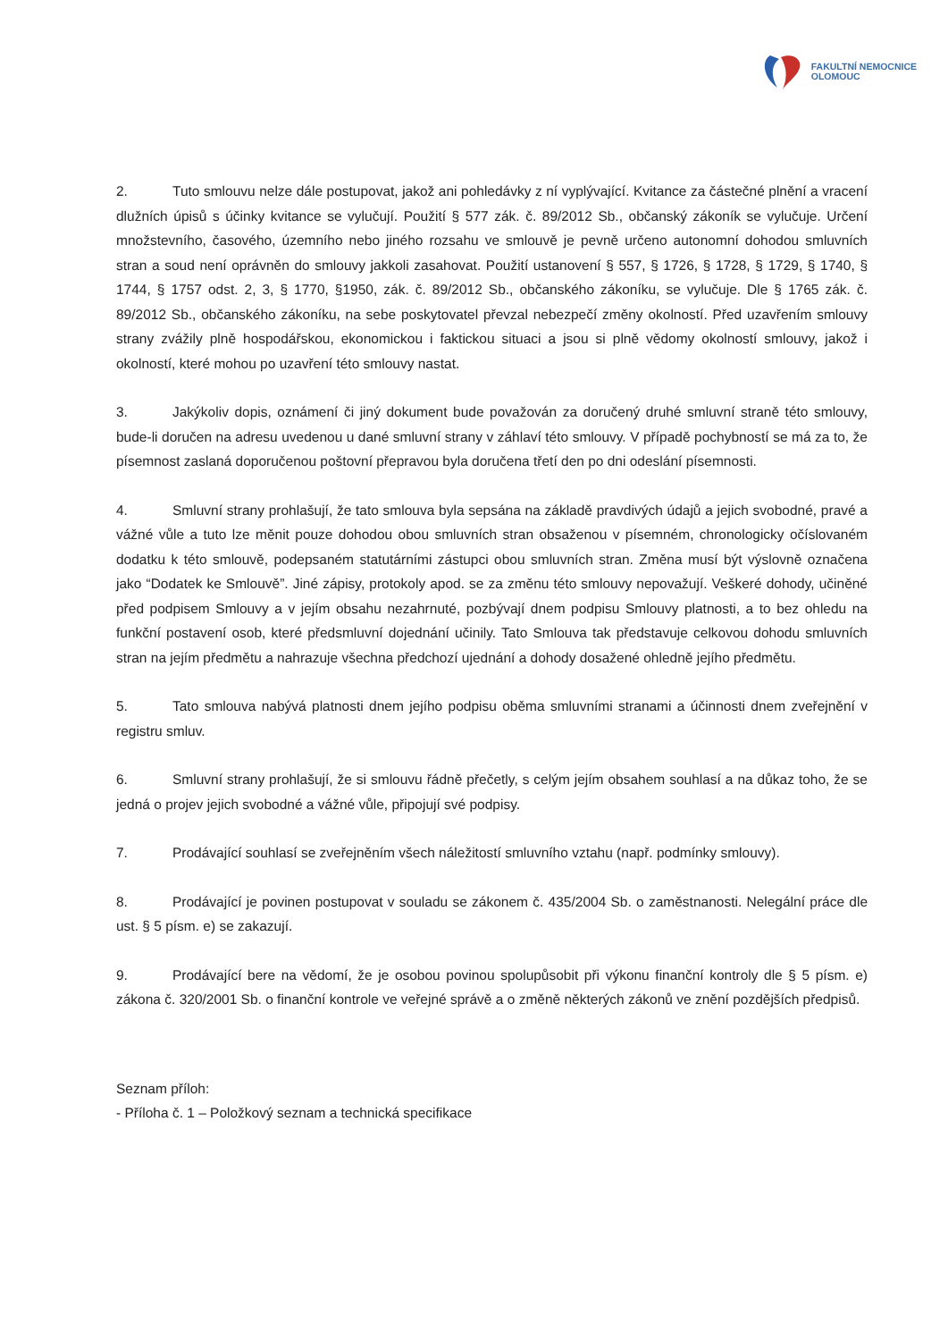FAKULTNÍ NEMOCNICE
OLOMOUC
2. Tuto smlouvu nelze dále postupovat, jakož ani pohledávky z ní vyplývající. Kvitance za částečné plnění a vracení dlužních úpisů s účinky kvitance se vylučují. Použití § 577 zák. č. 89/2012 Sb., občanský zákoník se vylučuje. Určení množstevního, časového, územního nebo jiného rozsahu ve smlouvě je pevně určeno autonomní dohodou smluvních stran a soud není oprávněn do smlouvy jakkoli zasahovat. Použití ustanovení § 557, § 1726, § 1728, § 1729, § 1740, § 1744, § 1757 odst. 2, 3, § 1770, §1950, zák. č. 89/2012 Sb., občanského zákoníku, se vylučuje. Dle § 1765 zák. č. 89/2012 Sb., občanského zákoníku, na sebe poskytovatel převzal nebezpečí změny okolností. Před uzavřením smlouvy strany zvážily plně hospodářskou, ekonomickou i faktickou situaci a jsou si plně vědomy okolností smlouvy, jakož i okolností, které mohou po uzavření této smlouvy nastat.
3. Jakýkoliv dopis, oznámení či jiný dokument bude považován za doručený druhé smluvní straně této smlouvy, bude-li doručen na adresu uvedenou u dané smluvní strany v záhlaví této smlouvy. V případě pochybností se má za to, že písemnost zaslaná doporučenou poštovní přepravou byla doručena třetí den po dni odeslání písemnosti.
4. Smluvní strany prohlašují, že tato smlouva byla sepsána na základě pravdivých údajů a jejich svobodné, pravé a vážné vůle a tuto lze měnit pouze dohodou obou smluvních stran obsaženou v písemném, chronologicky očíslovaném dodatku k této smlouvě, podepsaném statutárními zástupci obou smluvních stran. Změna musí být výslovně označena jako “Dodatek ke Smlouvě”. Jiné zápisy, protokoly apod. se za změnu této smlouvy nepovažují. Veškeré dohody, učiněné před podpisem Smlouvy a v jejím obsahu nezahrnuté, pozbývají dnem podpisu Smlouvy platnosti, a to bez ohledu na funkční postavení osob, které předsmluvní dojednání učinily. Tato Smlouva tak představuje celkovou dohodu smluvních stran na jejím předmětu a nahrazuje všechna předchozí ujednání a dohody dosažené ohledně jejího předmětu.
5. Tato smlouva nabývá platnosti dnem jejího podpisu oběma smluvními stranami a účinnosti dnem zveřejnění v registru smluv.
6. Smluvní strany prohlašují, že si smlouvu řádně přečetly, s celým jejím obsahem souhlasí a na důkaz toho, že se jedná o projev jejich svobodné a vážné vůle, připojují své podpisy.
7. Prodávající souhlasí se zveřejněním všech náležitostí smluvního vztahu (např. podmínky smlouvy).
8. Prodávající je povinen postupovat v souladu se zákonem č. 435/2004 Sb. o zaměstnanosti. Nelegální práce dle ust. § 5 písm. e) se zakazují.
9. Prodávající bere na vědomí, že je osobou povinou spolupůsobit při výkonu finanční kontroly dle § 5 písm. e) zákona č. 320/2001 Sb. o finanční kontrole ve veřejné správě a o změně některých zákonů ve znění pozdějších předpisů.
Seznam příloh:
- Příloha č. 1 – Položkový seznam a technická specifikace